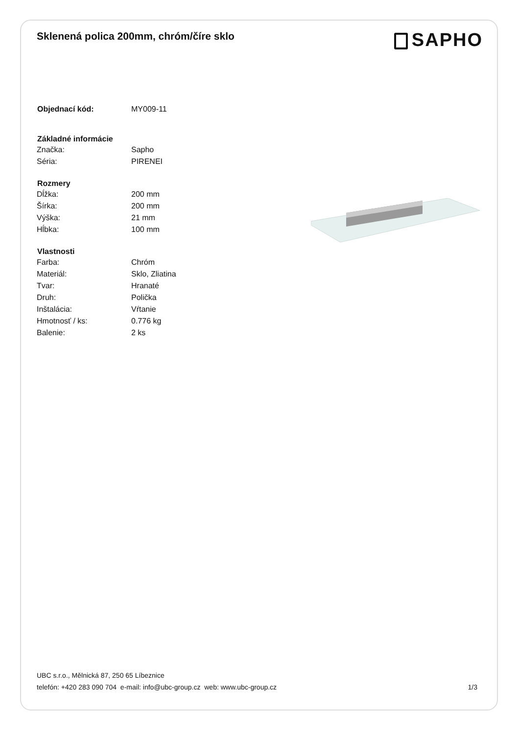Sklenená polica 200mm, chróm/číre sklo
SAPHO
| Objednací kód: | MY009-11 |
| Základné informácie | |
| Značka: | Sapho |
| Séria: | PIRENEI |
| Rozmery | |
| Dĺžka: | 200 mm |
| Šírka: | 200 mm |
| Výška: | 21 mm |
| Hĺbka: | 100 mm |
| Vlastnosti | |
| Farba: | Chróm |
| Materiál: | Sklo, Zliatina |
| Tvar: | Hranaté |
| Druh: | Polička |
| Inštalácia: | Vŕtanie |
| Hmotnosť / ks: | 0.776 kg |
| Balenie: | 2 ks |
UBC s.r.o., Mělnická 87, 250 65 Líbeznice
telefón: +420 283 090 704 e-mail: info@ubc-group.cz web: www.ubc-group.cz
1/3